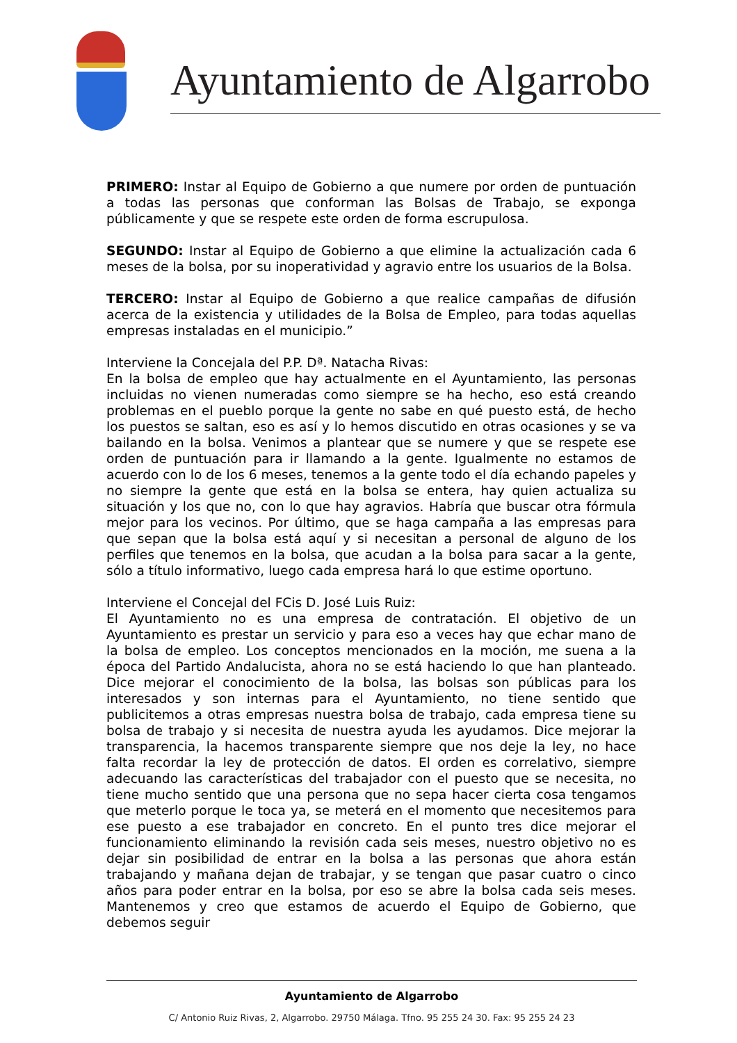Ayuntamiento de Algarrobo
PRIMERO: Instar al Equipo de Gobierno a que numere por orden de puntuación a todas las personas que conforman las Bolsas de Trabajo, se exponga públicamente y que se respete este orden de forma escrupulosa.
SEGUNDO: Instar al Equipo de Gobierno a que elimine la actualización cada 6 meses de la bolsa, por su inoperatividad y agravio entre los usuarios de la Bolsa.
TERCERO: Instar al Equipo de Gobierno a que realice campañas de difusión acerca de la existencia y utilidades de la Bolsa de Empleo, para todas aquellas empresas instaladas en el municipio.”
Interviene la Concejala del P.P. Dª. Natacha Rivas:
En la bolsa de empleo que hay actualmente en el Ayuntamiento, las personas incluidas no vienen numeradas como siempre se ha hecho, eso está creando problemas en el pueblo porque la gente no sabe en qué puesto está, de hecho los puestos se saltan, eso es así y lo hemos discutido en otras ocasiones y se va bailando en la bolsa. Venimos a plantear que se numere y que se respete ese orden de puntuación para ir llamando a la gente. Igualmente no estamos de acuerdo con lo de los 6 meses, tenemos a la gente todo el día echando papeles y no siempre la gente que está en la bolsa se entera, hay quien actualiza su situación y los que no, con lo que hay agravios. Habría que buscar otra fórmula mejor para los vecinos. Por último, que se haga campaña a las empresas para que sepan que la bolsa está aquí y si necesitan a personal de alguno de los perfiles que tenemos en la bolsa, que acudan a la bolsa para sacar a la gente, sólo a título informativo, luego cada empresa hará lo que estime oportuno.
Interviene el Concejal del FCis D. José Luis Ruiz:
El Ayuntamiento no es una empresa de contratación. El objetivo de un Ayuntamiento es prestar un servicio y para eso a veces hay que echar mano de la bolsa de empleo. Los conceptos mencionados en la moción, me suena a la época del Partido Andalucista, ahora no se está haciendo lo que han planteado. Dice mejorar el conocimiento de la bolsa, las bolsas son públicas para los interesados y son internas para el Ayuntamiento, no tiene sentido que publicitemos a otras empresas nuestra bolsa de trabajo, cada empresa tiene su bolsa de trabajo y si necesita de nuestra ayuda les ayudamos. Dice mejorar la transparencia, la hacemos transparente siempre que nos deje la ley, no hace falta recordar la ley de protección de datos. El orden es correlativo, siempre adecuando las características del trabajador con el puesto que se necesita, no tiene mucho sentido que una persona que no sepa hacer cierta cosa tengamos que meterlo porque le toca ya, se meterá en el momento que necesitemos para ese puesto a ese trabajador en concreto. En el punto tres dice mejorar el funcionamiento eliminando la revisión cada seis meses, nuestro objetivo no es dejar sin posibilidad de entrar en la bolsa a las personas que ahora están trabajando y mañana dejan de trabajar, y se tengan que pasar cuatro o cinco años para poder entrar en la bolsa, por eso se abre la bolsa cada seis meses. Mantenemos y creo que estamos de acuerdo el Equipo de Gobierno, que debemos seguir
Ayuntamiento de Algarrobo
C/ Antonio Ruiz Rivas, 2, Algarrobo. 29750 Málaga. Tfno. 95 255 24 30. Fax: 95 255 24 23